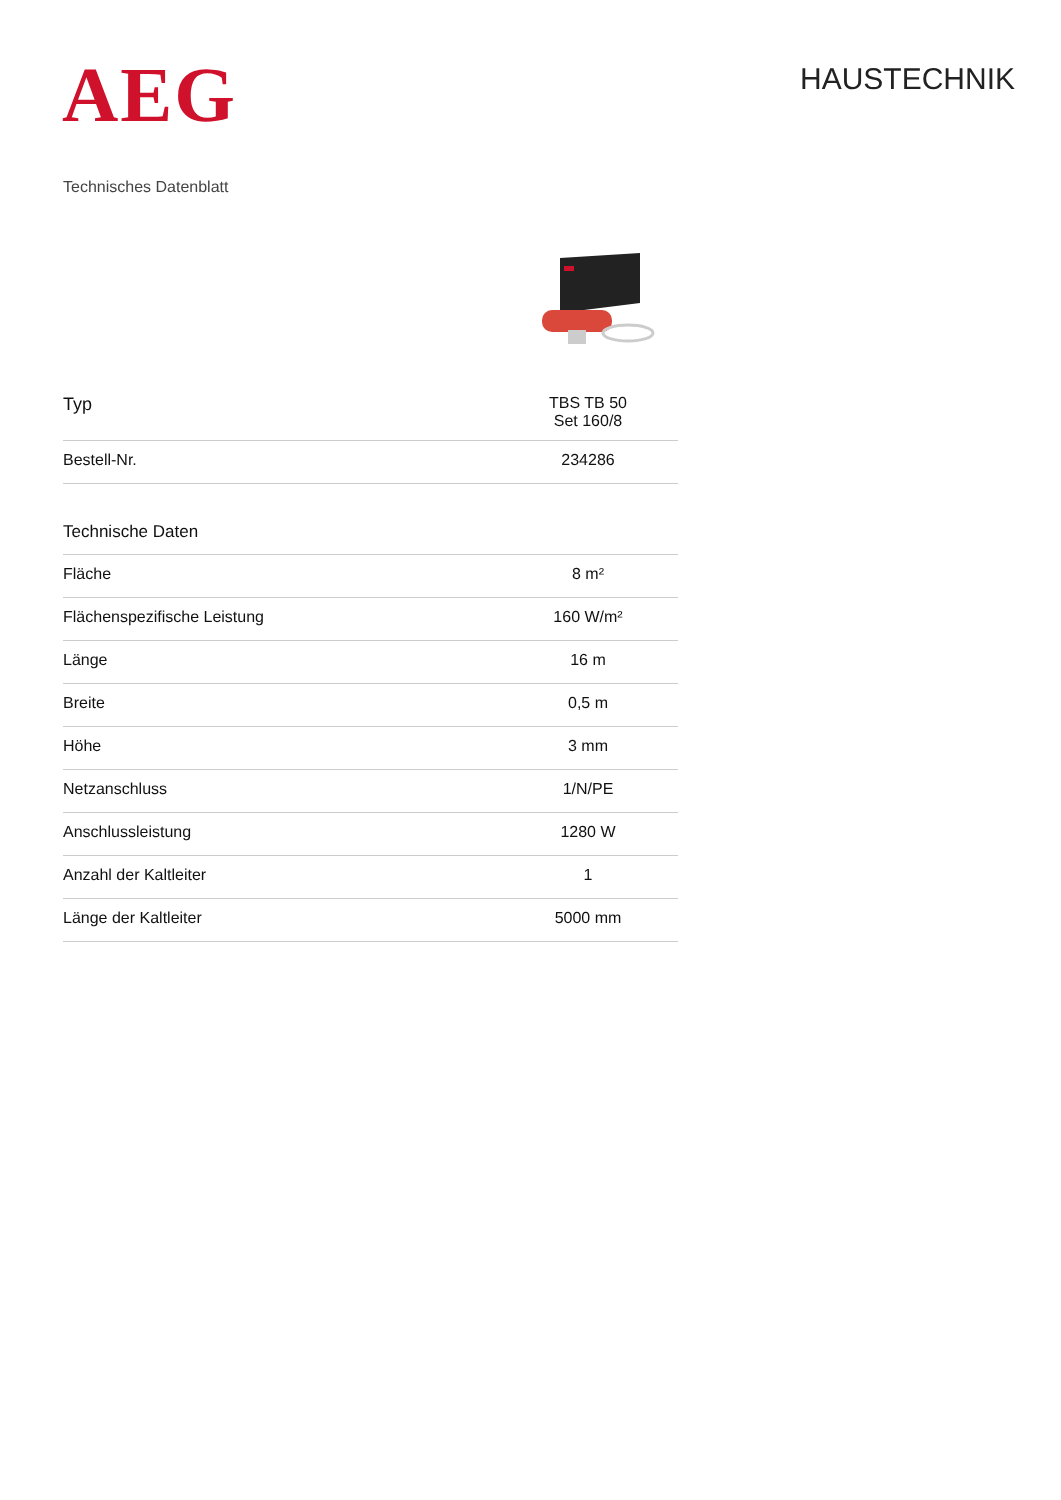AEG
HAUSTECHNIK
Technisches Datenblatt
| Typ | TBS TB 50 Set 160/8 |
| Bestell-Nr. | 234286 |
| Technische Daten | |
| Fläche | 8 m² |
| Flächenspezifische Leistung | 160 W/m² |
| Länge | 16 m |
| Breite | 0,5 m |
| Höhe | 3 mm |
| Netzanschluss | 1/N/PE |
| Anschlussleistung | 1280 W |
| Anzahl der Kaltleiter | 1 |
| Länge der Kaltleiter | 5000 mm |